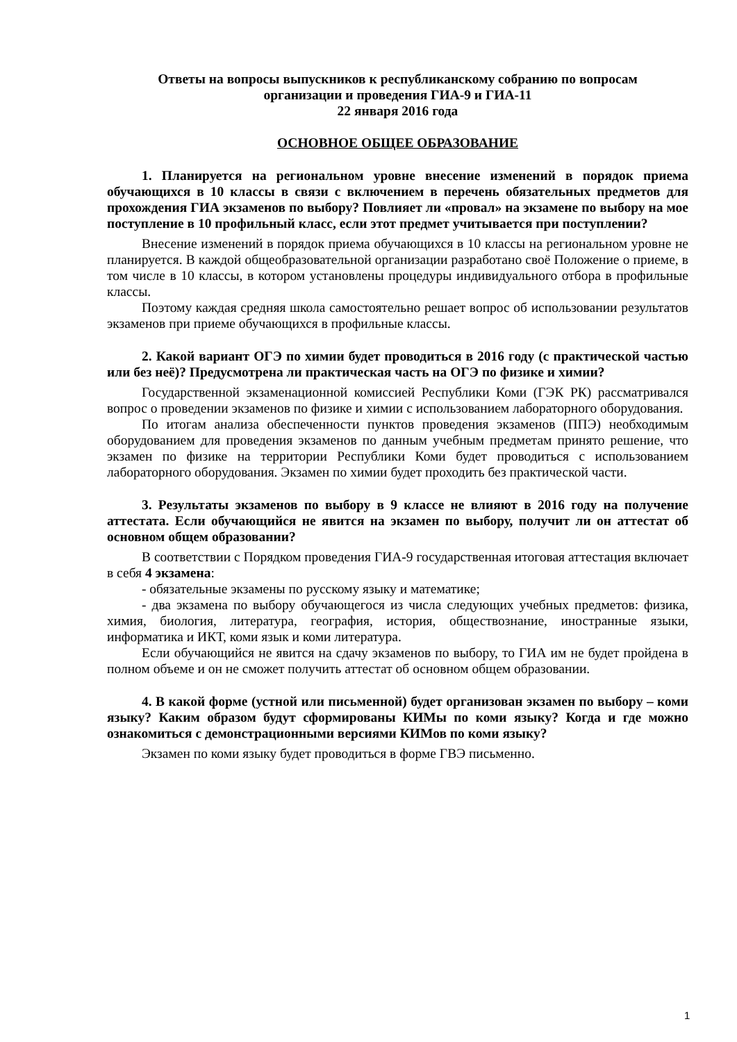Ответы на вопросы выпускников к республиканскому собранию по вопросам
организации и проведения ГИА-9 и ГИА-11
22 января 2016 года
ОСНОВНОЕ ОБЩЕЕ ОБРАЗОВАНИЕ
1. Планируется на региональном уровне внесение изменений в порядок приема обучающихся в 10 классы в связи с включением в перечень обязательных предметов для прохождения ГИА экзаменов по выбору? Повлияет ли «провал» на экзамене по выбору на мое поступление в 10 профильный класс, если этот предмет учитывается при поступлении?
Внесение изменений в порядок приема обучающихся в 10 классы на региональном уровне не планируется. В каждой общеобразовательной организации разработано своё Положение о приеме, в том числе в 10 классы, в котором установлены процедуры индивидуального отбора в профильные классы.
Поэтому каждая средняя школа самостоятельно решает вопрос об использовании результатов экзаменов при приеме обучающихся в профильные классы.
2. Какой вариант ОГЭ по химии будет проводиться в 2016 году (с практической частью или без неё)? Предусмотрена ли практическая часть на ОГЭ по физике и химии?
Государственной экзаменационной комиссией Республики Коми (ГЭК РК) рассматривался вопрос о проведении экзаменов по физике и химии с использованием лабораторного оборудования.
По итогам анализа обеспеченности пунктов проведения экзаменов (ППЭ) необходимым оборудованием для проведения экзаменов по данным учебным предметам принято решение, что экзамен по физике на территории Республики Коми будет проводиться с использованием лабораторного оборудования. Экзамен по химии будет проходить без практической части.
3. Результаты экзаменов по выбору в 9 классе не влияют в 2016 году на получение аттестата. Если обучающийся не явится на экзамен по выбору, получит ли он аттестат об основном общем образовании?
В соответствии с Порядком проведения ГИА-9 государственная итоговая аттестация включает в себя 4 экзамена:
- обязательные экзамены по русскому языку и математике;
- два экзамена по выбору обучающегося из числа следующих учебных предметов: физика, химия, биология, литература, география, история, обществознание, иностранные языки, информатика и ИКТ, коми язык и коми литература.
Если обучающийся не явится на сдачу экзаменов по выбору, то ГИА им не будет пройдена в полном объеме и он не сможет получить аттестат об основном общем образовании.
4. В какой форме (устной или письменной) будет организован экзамен по выбору – коми языку? Каким образом будут сформированы КИМы по коми языку? Когда и где можно ознакомиться с демонстрационными версиями КИМов по коми языку?
Экзамен по коми языку будет проводиться в форме ГВЭ письменно.
1